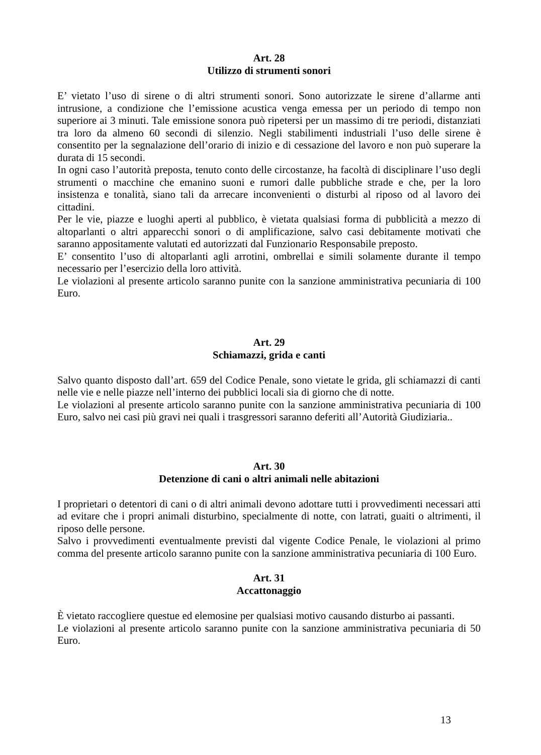Art. 28
Utilizzo di strumenti sonori
E’ vietato l’uso di sirene o di altri strumenti sonori. Sono autorizzate le sirene d’allarme anti intrusione, a condizione che l’emissione acustica venga emessa per un periodo di tempo non superiore ai 3 minuti. Tale emissione sonora può ripetersi per un massimo di tre periodi, distanziati tra loro da almeno 60 secondi di silenzio. Negli stabilimenti industriali l’uso delle sirene è consentito per la segnalazione dell’orario di inizio e di cessazione del lavoro e non può superare la durata di 15 secondi.
In ogni caso l’autorità preposta, tenuto conto delle circostanze, ha facoltà di disciplinare l’uso degli strumenti o macchine che emanino suoni e rumori dalle pubbliche strade e che, per la loro insistenza e tonalità, siano tali da arrecare inconvenienti o disturbi al riposo od al lavoro dei cittadini.
Per le vie, piazze e luoghi aperti al pubblico, è vietata qualsiasi forma di pubblicità a mezzo di altoparlanti o altri apparecchi sonori o di amplificazione, salvo casi debitamente motivati che saranno appositamente valutati ed autorizzati dal Funzionario Responsabile preposto.
E’ consentito l’uso di altoparlanti agli arrotini, ombrellai e simili solamente durante il tempo necessario per l’esercizio della loro attività.
Le violazioni al presente articolo saranno punite con la sanzione amministrativa pecuniaria di 100 Euro.
Art. 29
Schiamazzi, grida e canti
Salvo quanto disposto dall’art. 659 del Codice Penale, sono vietate le grida, gli schiamazzi di canti nelle vie e nelle piazze nell’interno dei pubblici locali sia di giorno che di notte.
Le violazioni al presente articolo saranno punite con la sanzione amministrativa pecuniaria di 100 Euro, salvo nei casi più gravi nei quali i trasgressori saranno deferiti all’Autorità Giudiziaria..
Art. 30
Detenzione di cani o altri animali nelle abitazioni
I proprietari o detentori di cani o di altri animali devono adottare tutti i provvedimenti necessari atti ad evitare che i propri animali disturbino, specialmente di notte, con latrati, guaiti o altrimenti, il riposo delle persone.
Salvo i provvedimenti eventualmente previsti dal vigente Codice Penale, le violazioni al primo comma del presente articolo saranno punite con la sanzione amministrativa pecuniaria di 100 Euro.
Art. 31
Accattonaggio
È vietato raccogliere questue ed elemosine per qualsiasi motivo causando disturbo ai passanti.
Le violazioni al presente articolo saranno punite con la sanzione amministrativa pecuniaria di 50 Euro.
13